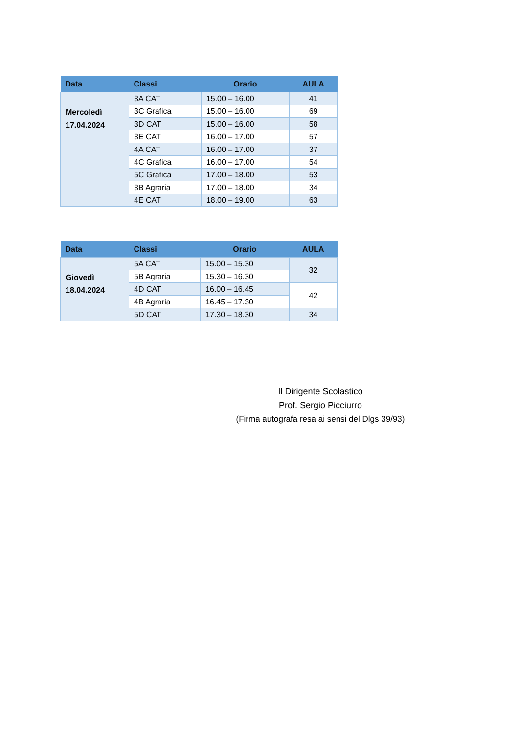| Data | Classi | Orario | AULA |
| --- | --- | --- | --- |
| Mercoledì 17.04.2024 | 3A CAT | 15.00 – 16.00 | 41 |
| | 3C Grafica | 15.00 – 16.00 | 69 |
| | 3D CAT | 15.00 – 16.00 | 58 |
| | 3E CAT | 16.00 – 17.00 | 57 |
| | 4A CAT | 16.00 – 17.00 | 37 |
| | 4C Grafica | 16.00 – 17.00 | 54 |
| | 5C Grafica | 17.00 – 18.00 | 53 |
| | 3B Agraria | 17.00 – 18.00 | 34 |
| | 4E CAT | 18.00 – 19.00 | 63 |
| Data | Classi | Orario | AULA |
| --- | --- | --- | --- |
| Giovedì 18.04.2024 | 5A CAT | 15.00 – 15.30 | 32 |
| | 5B Agraria | 15.30 – 16.30 | |
| | 4D CAT | 16.00 – 16.45 | 42 |
| | 4B Agraria | 16.45 – 17.30 | |
| | 5D CAT | 17.30 – 18.30 | 34 |
Il Dirigente Scolastico
Prof. Sergio Picciurro
(Firma autografa resa ai sensi del Dlgs 39/93)